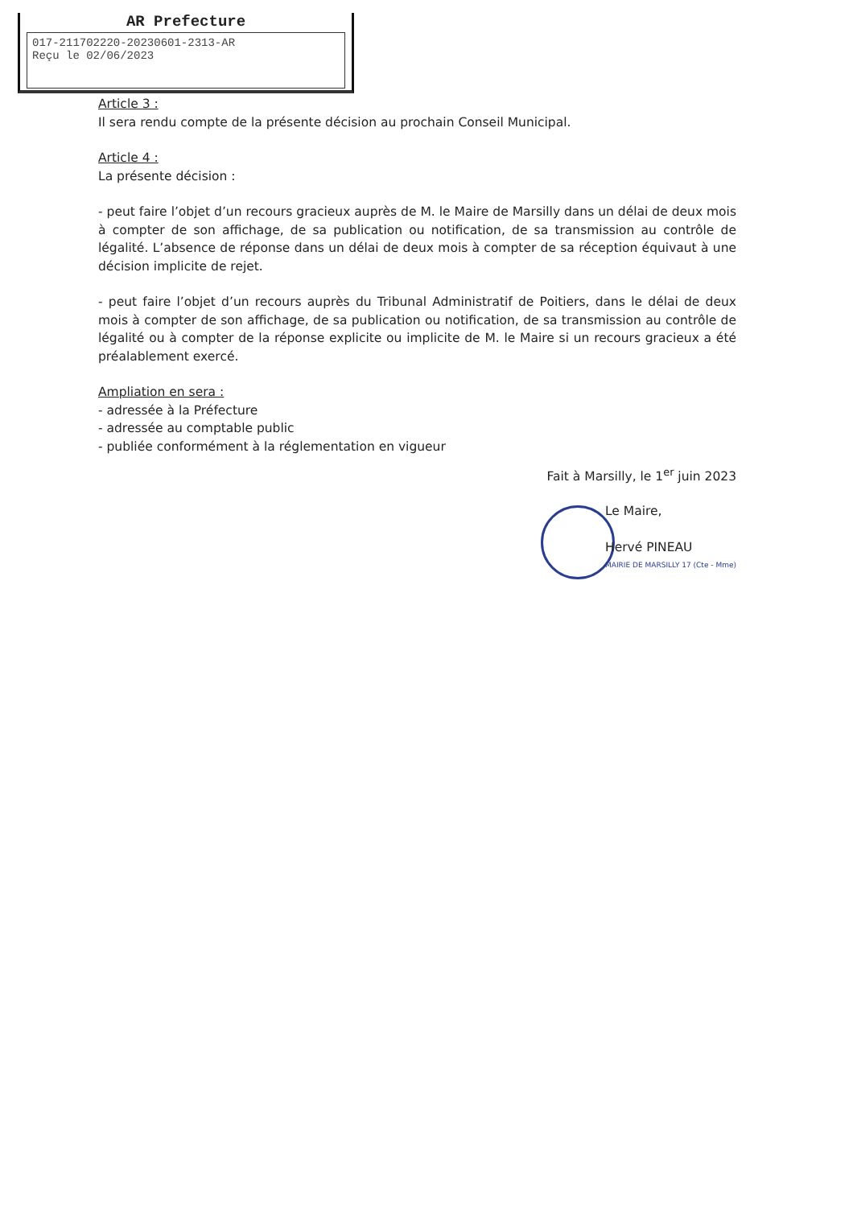AR Prefecture
017-211702220-20230601-2313-AR
Reçu le 02/06/2023
Article 3 :
Il sera rendu compte de la présente décision au prochain Conseil Municipal.
Article 4 :
La présente décision :
- peut faire l’objet d’un recours gracieux auprès de M. le Maire de Marsilly dans un délai de deux mois à compter de son affichage, de sa publication ou notification, de sa transmission au contrôle de légalité. L’absence de réponse dans un délai de deux mois à compter de sa réception équivaut à une décision implicite de rejet.
- peut faire l’objet d’un recours auprès du Tribunal Administratif de Poitiers, dans le délai de deux mois à compter de son affichage, de sa publication ou notification, de sa transmission au contrôle de légalité ou à compter de la réponse explicite ou implicite de M. le Maire si un recours gracieux a été préalablement exercé.
Ampliation en sera :
- adressée à la Préfecture
- adressée au comptable public
- publiée conformément à la réglementation en vigueur
Fait à Marsilly, le 1<sup>er</sup> juin 2023
Le Maire,
Hervé PINEAU
MAIRIE DE MARSILLY 17 (Cte - Mme)